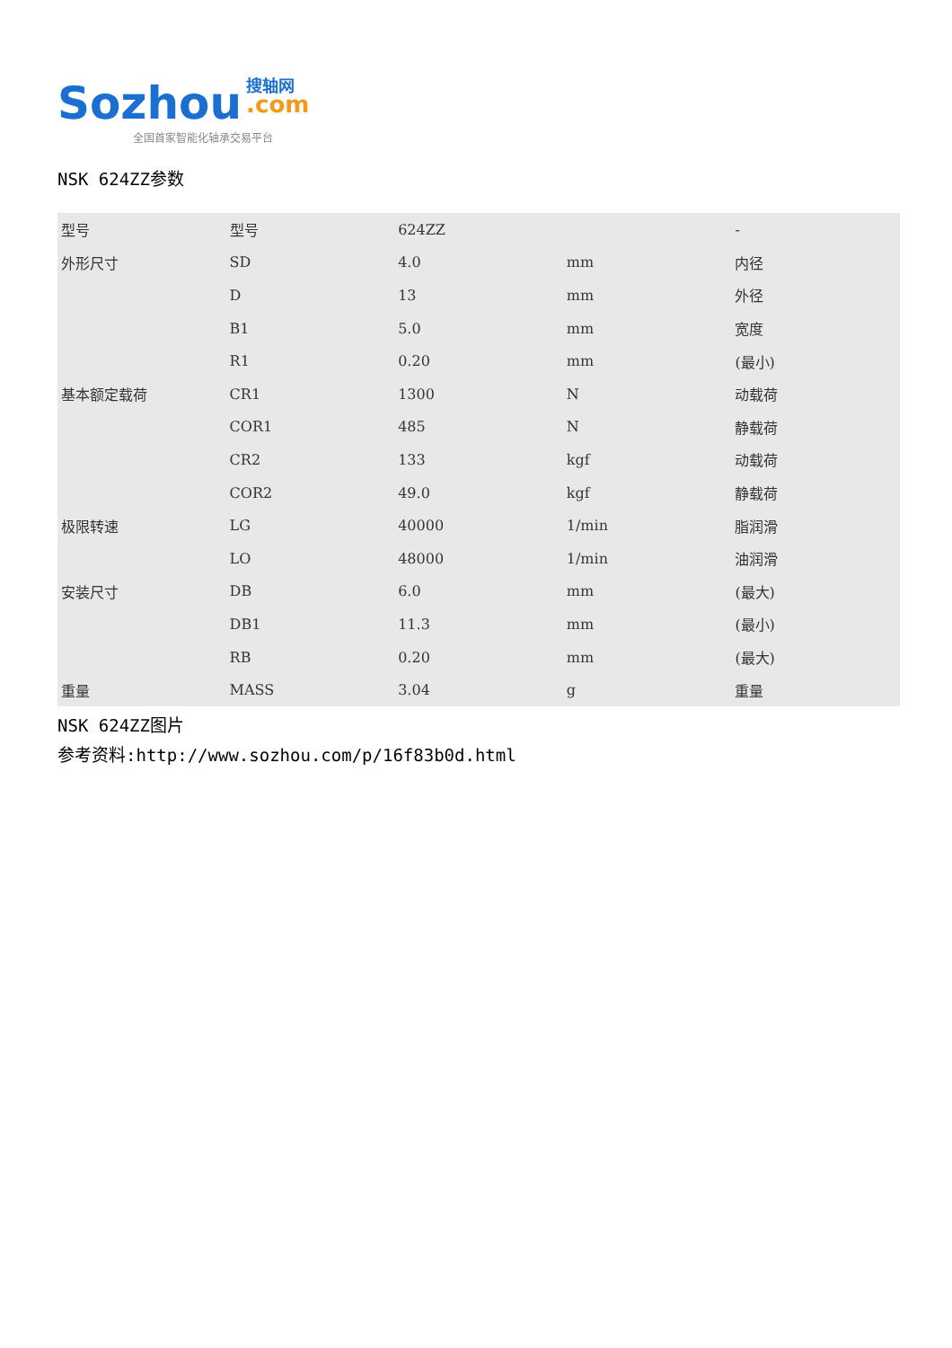Sozhou 搜轴网
.com
全国首家智能化轴承交易平台
NSK 624ZZ参数
| 型号 | 型号 | 624ZZ | | - |
| 外形尺寸 | SD | 4.0 | mm | 内径 |
| | D | 13 | mm | 外径 |
| | B1 | 5.0 | mm | 宽度 |
| | R1 | 0.20 | mm | (最小) |
| 基本额定载荷 | CR1 | 1300 | N | 动载荷 |
| | COR1 | 485 | N | 静载荷 |
| | CR2 | 133 | kgf | 动载荷 |
| | COR2 | 49.0 | kgf | 静载荷 |
| 极限转速 | LG | 40000 | 1/min | 脂润滑 |
| | LO | 48000 | 1/min | 油润滑 |
| 安装尺寸 | DB | 6.0 | mm | (最大) |
| | DB1 | 11.3 | mm | (最小) |
| | RB | 0.20 | mm | (最大) |
| 重量 | MASS | 3.04 | g | 重量 |
NSK 624ZZ图片
参考资料:http://www.sozhou.com/p/16f83b0d.html